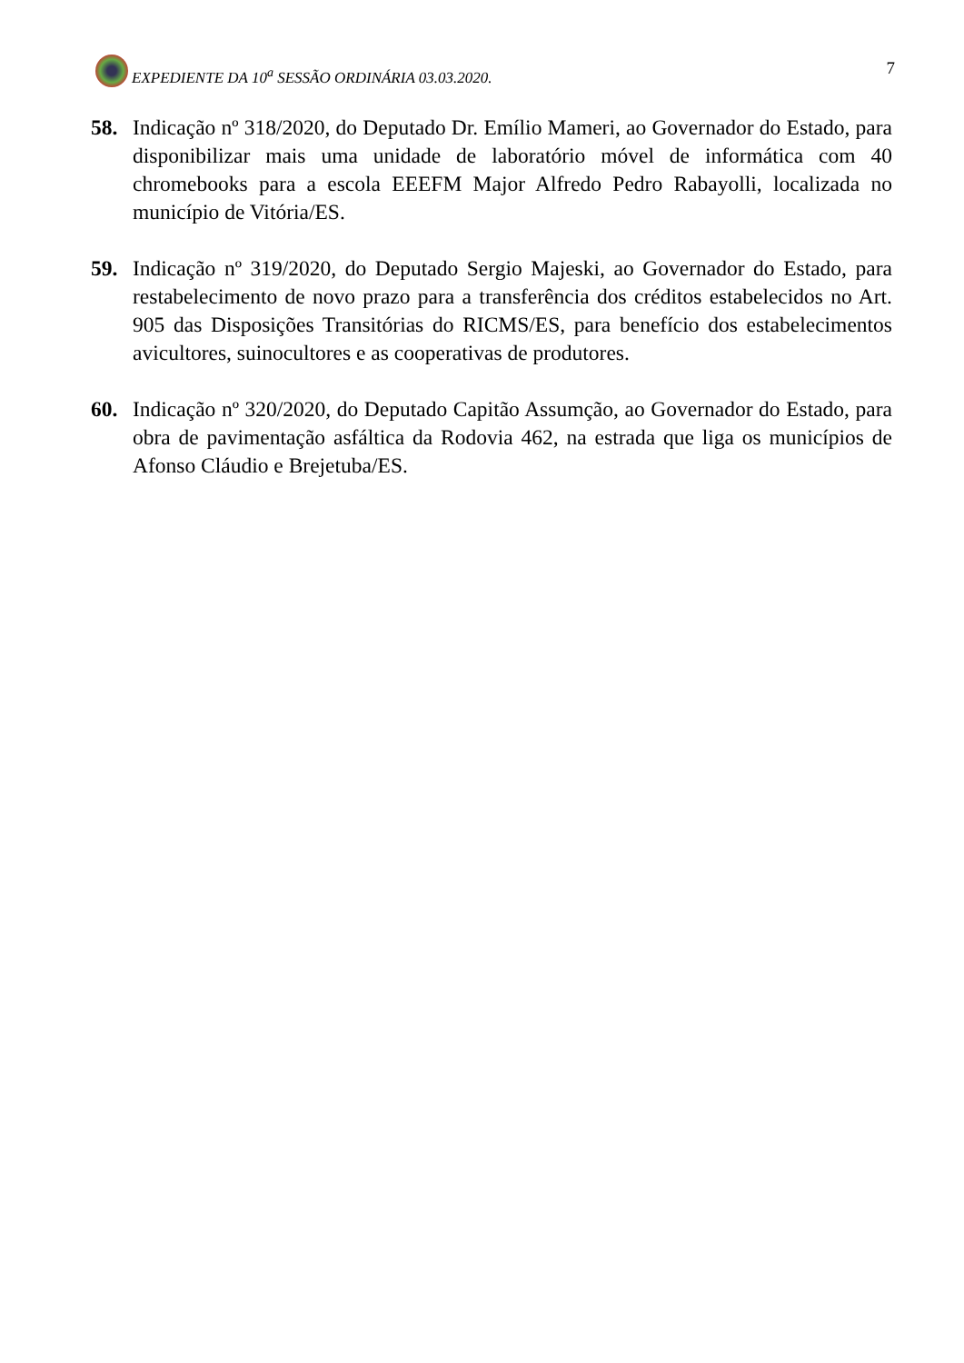EXPEDIENTE DA 10<sup>a</sup> SESSÃO ORDINÁRIA 03.03.2020.
7
58. Indicação nº 318/2020, do Deputado Dr. Emílio Mameri, ao Governador do Estado, para disponibilizar mais uma unidade de laboratório móvel de informática com 40 chromebooks para a escola EEEFM Major Alfredo Pedro Rabayolli, localizada no município de Vitória/ES.
59. Indicação nº 319/2020, do Deputado Sergio Majeski, ao Governador do Estado, para restabelecimento de novo prazo para a transferência dos créditos estabelecidos no Art. 905 das Disposições Transitórias do RICMS/ES, para benefício dos estabelecimentos avicultores, suinocultores e as cooperativas de produtores.
60. Indicação nº 320/2020, do Deputado Capitão Assumção, ao Governador do Estado, para obra de pavimentação asfáltica da Rodovia 462, na estrada que liga os municípios de Afonso Cláudio e Brejetuba/ES.